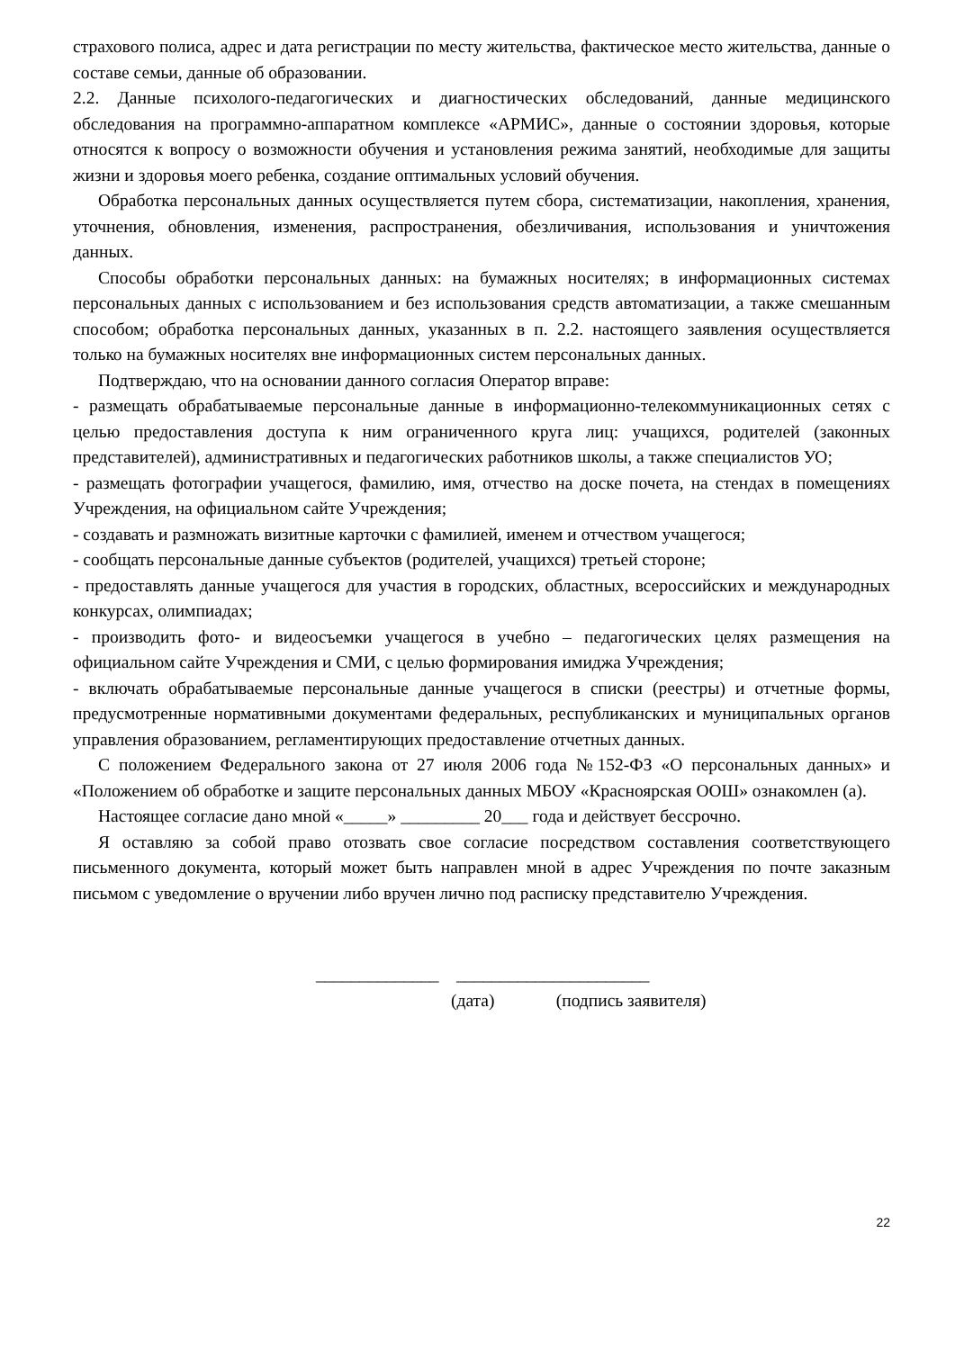страхового полиса, адрес и дата регистрации по месту жительства, фактическое место жительства, данные о составе семьи, данные об образовании.
2.2. Данные психолого-педагогических и диагностических обследований, данные медицинского обследования на программно-аппаратном комплексе «АРМИС», данные о состоянии здоровья, которые относятся к вопросу о возможности обучения и установления режима занятий, необходимые для защиты жизни и здоровья моего ребенка, создание оптимальных условий обучения.
Обработка персональных данных осуществляется путем сбора, систематизации, накопления, хранения, уточнения, обновления, изменения, распространения, обезличивания, использования и уничтожения данных.
Способы обработки персональных данных: на бумажных носителях; в информационных системах персональных данных с использованием и без использования средств автоматизации, а также смешанным способом; обработка персональных данных, указанных в п. 2.2. настоящего заявления осуществляется только на бумажных носителях вне информационных систем персональных данных.
Подтверждаю, что на основании данного согласия Оператор вправе:
- размещать обрабатываемые персональные данные в информационно-телекоммуникационных сетях с целью предоставления доступа к ним ограниченного круга лиц: учащихся, родителей (законных представителей), административных и педагогических работников школы, а также специалистов УО;
- размещать фотографии учащегося, фамилию, имя, отчество на доске почета, на стендах в помещениях Учреждения, на официальном сайте Учреждения;
- создавать и размножать визитные карточки с фамилией, именем и отчеством учащегося;
- сообщать персональные данные субъектов (родителей, учащихся) третьей стороне;
- предоставлять данные учащегося для участия в городских, областных, всероссийских и международных конкурсах, олимпиадах;
- производить фото- и видеосъемки учащегося в учебно – педагогических целях размещения на официальном сайте Учреждения и СМИ, с целью формирования имиджа Учреждения;
- включать обрабатываемые персональные данные учащегося в списки (реестры) и отчетные формы, предусмотренные нормативными документами федеральных, республиканских и муниципальных органов управления образованием, регламентирующих предоставление отчетных данных.
С положением Федерального закона от 27 июля 2006 года №152-ФЗ «О персональных данных» и «Положением об обработке и защите персональных данных МБОУ «Красноярская ООШ» ознакомлен (а).
Настоящее согласие дано мной «_____» _________ 20___ года и действует бессрочно.
Я оставляю за собой право отозвать свое согласие посредством составления соответствующего письменного документа, который может быть направлен мной в адрес Учреждения по почте заказным письмом с уведомление о вручении либо вручен лично под расписку представителю Учреждения.
______________ ______________________
(дата) (подпись заявителя)
22